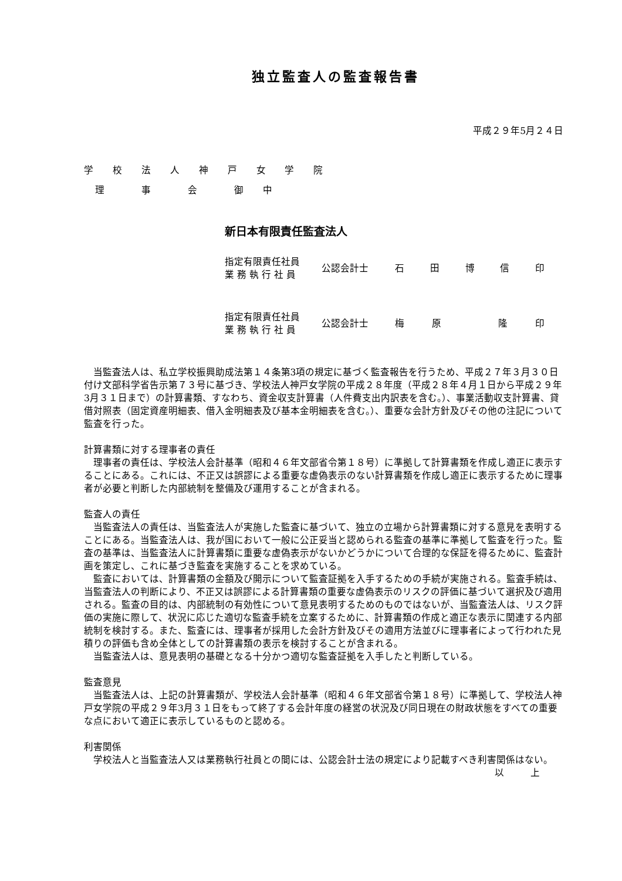独立監査人の監査報告書
平成２９年5月２４日
学 校 法 人 神 戸 女 学 院
理　 事　 会　 御 中
新日本有限責任監査法人
指定有限責任社員
業 務 執 行 社 員
公認会計士 石田博信印
指定有限責任社員
業 務 執 行 社 員
公認会計士 梅原 隆印
当監査法人は、私立学校振興助成法第１４条第3項の規定に基づく監査報告を行うため、平成２７年３月３０日付け文部科学省告示第７３号に基づき、学校法人神戸女学院の平成２８年度（平成２８年４月１日から平成２９年3月３１日まで）の計算書類、すなわち、資金収支計算書（人件費支出内訳表を含む。）、事業活動収支計算書、貸借対照表（固定資産明細表、借入金明細表及び基本金明細表を含む。）、重要な会計方針及びその他の注記について監査を行った。
計算書類に対する理事者の責任
理事者の責任は、学校法人会計基準（昭和４６年文部省令第１８号）に準拠して計算書類を作成し適正に表示することにある。これには、不正又は誤謬による重要な虚偽表示のない計算書類を作成し適正に表示するために理事者が必要と判断した内部統制を整備及び運用することが含まれる。
監査人の責任
当監査法人の責任は、当監査法人が実施した監査に基づいて、独立の立場から計算書類に対する意見を表明することにある。当監査法人は、我が国において一般に公正妥当と認められる監査の基準に準拠して監査を行った。監査の基準は、当監査法人に計算書類に重要な虚偽表示がないかどうかについて合理的な保証を得るために、監査計画を策定し、これに基づき監査を実施することを求めている。
監査においては、計算書類の金額及び開示について監査証拠を入手するための手続が実施される。監査手続は、当監査法人の判断により、不正又は誤謬による計算書類の重要な虚偽表示のリスクの評価に基づいて選択及び適用される。監査の目的は、内部統制の有効性について意見表明するためのものではないが、当監査法人は、リスク評価の実施に際して、状況に応じた適切な監査手続を立案するために、計算書類の作成と適正な表示に関連する内部統制を検討する。また、監査には、理事者が採用した会計方針及びその適用方法並びに理事者によって行われた見積りの評価も含め全体としての計算書類の表示を検討することが含まれる。
当監査法人は、意見表明の基礎となる十分かつ適切な監査証拠を入手したと判断している。
監査意見
当監査法人は、上記の計算書類が、学校法人会計基準（昭和４６年文部省令第１８号）に準拠して、学校法人神戸女学院の平成２９年3月３１日をもって終了する会計年度の経営の状況及び同日現在の財政状態をすべての重要な点において適正に表示しているものと認める。
利害関係
学校法人と当監査法人又は業務執行社員との間には、公認会計士法の規定により記載すべき利害関係はない。
以 上